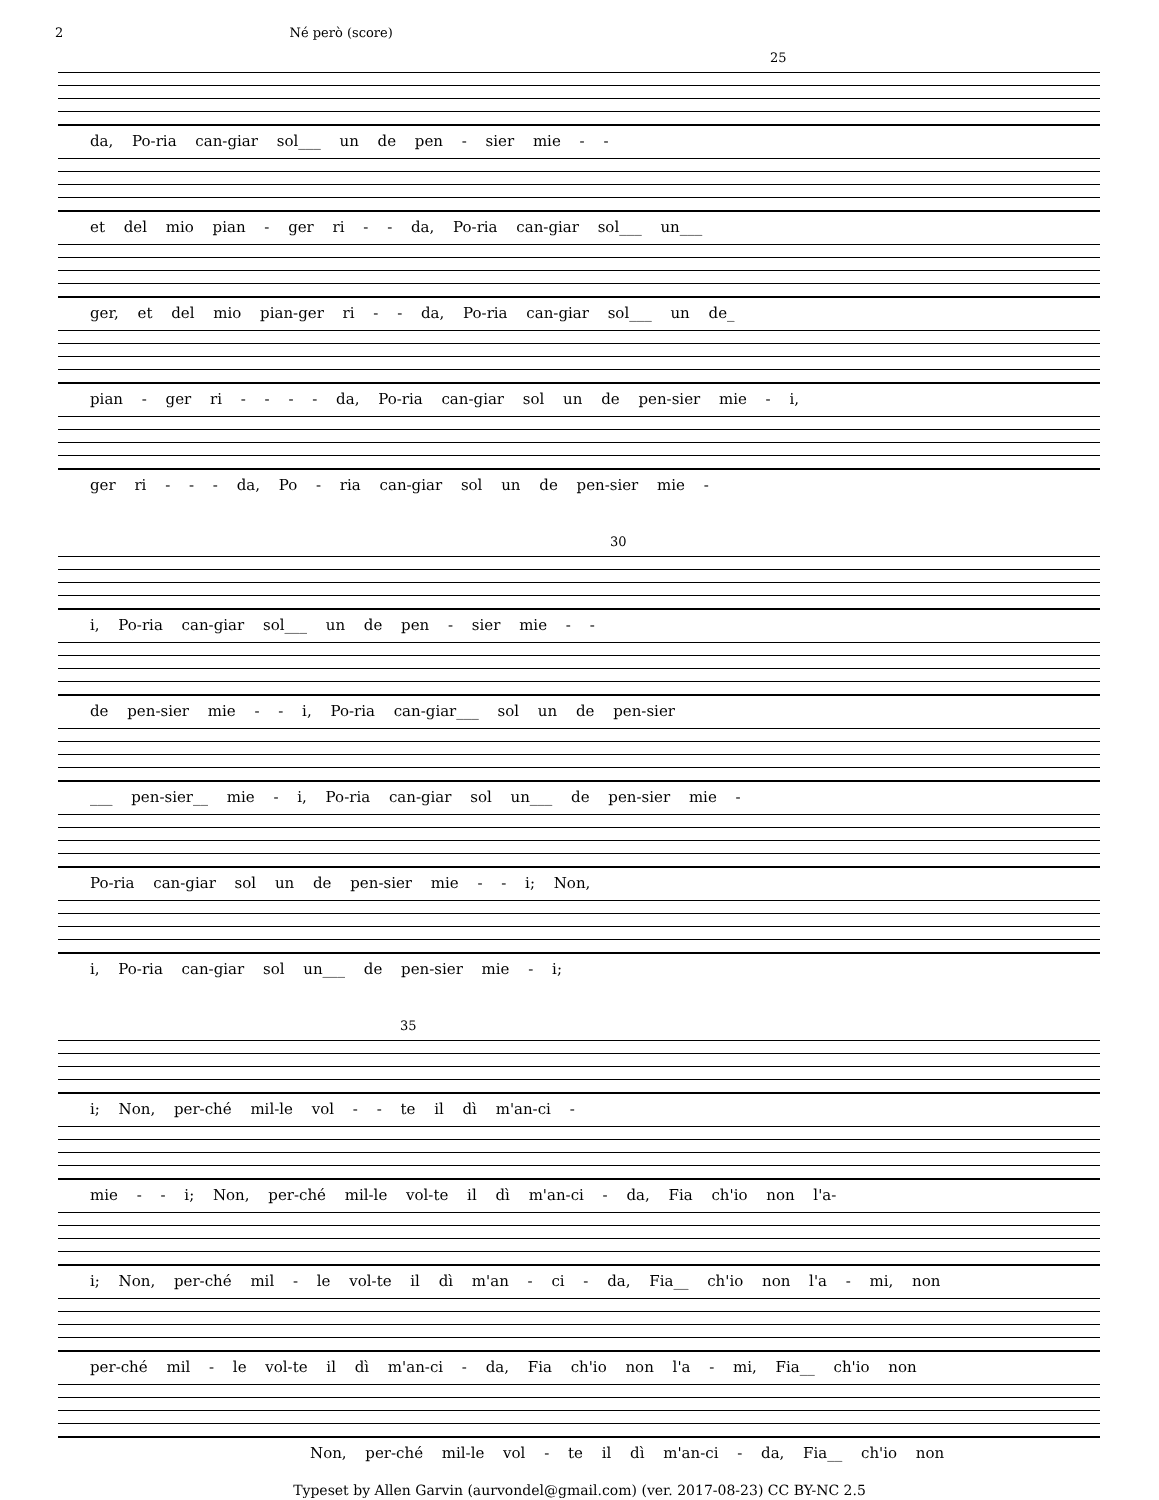2 Né però (score)
25
da, Po-ria can-giar sol___ un de pen - sier mie - -
et del mio pian - ger ri - - da, Po-ria can-giar sol___ un___
ger, et del mio pian-ger ri - - da, Po-ria can-giar sol___ un de_
pian - ger ri - - - - da, Po-ria can-giar sol un de pen-sier mie - i,
ger ri - - - da, Po - ria can-giar sol un de pen-sier mie -
30
i, Po-ria can-giar sol___ un de pen - sier mie - -
de pen-sier mie - - i, Po-ria can-giar___ sol un de pen-sier
___ pen-sier__ mie - i, Po-ria can-giar sol un___ de pen-sier mie -
Po-ria can-giar sol un de pen-sier mie - - i; Non,
i, Po-ria can-giar sol un___ de pen-sier mie - i;
35
i; Non, per-ché mil-le vol - - te il dì m'an-ci -
mie - - i; Non, per-ché mil-le vol-te il dì m'an-ci - da, Fia ch'io non l'a-
i; Non, per-ché mil - le vol-te il dì m'an - ci - da, Fia__ ch'io non l'a - mi, non
per-ché mil - le vol-te il dì m'an-ci - da, Fia ch'io non l'a - mi, Fia__ ch'io non
Non, per-ché mil-le vol - te il dì m'an-ci - da, Fia__ ch'io non
Typeset by Allen Garvin (aurvondel@gmail.com) (ver. 2017-08-23) CC BY-NC 2.5